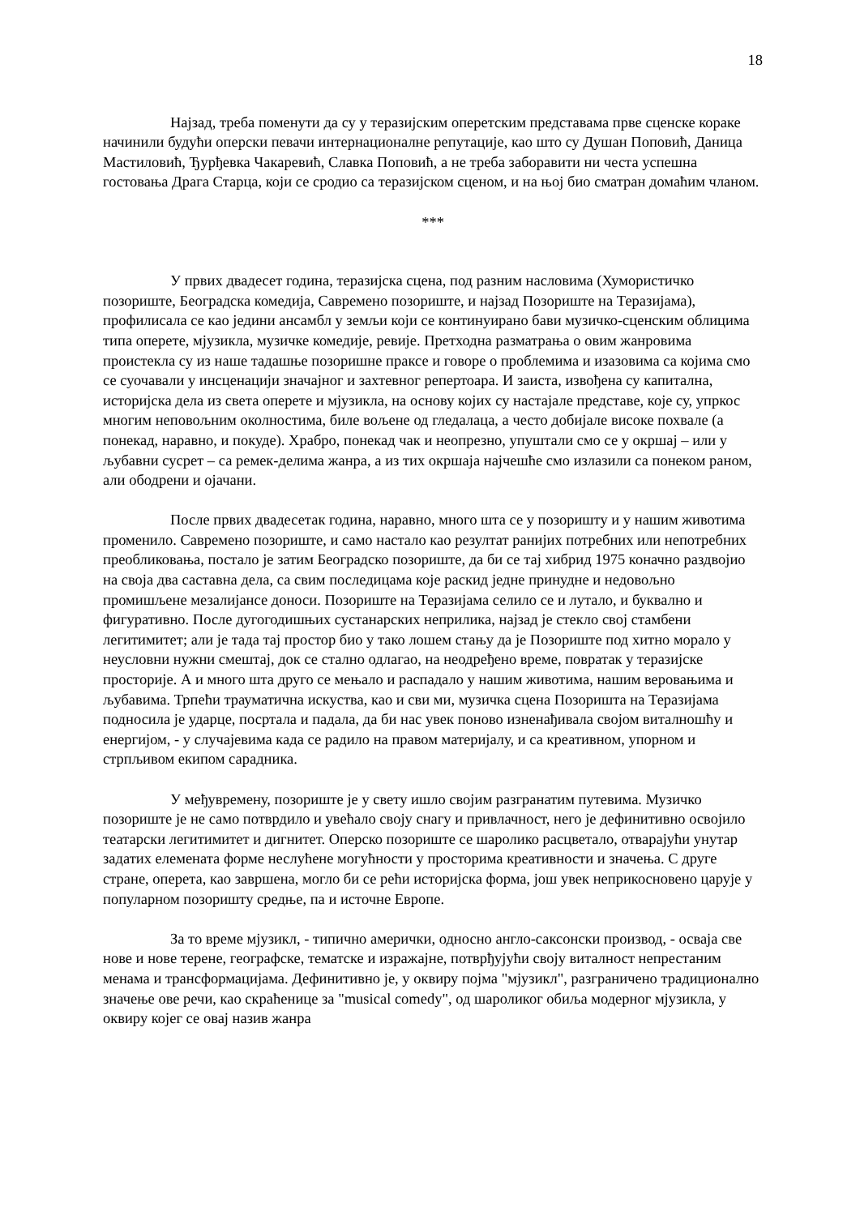18
Најзад, треба поменути да су у теразијским оперетским представама прве сценске кораке начинили будући оперски певачи интернационалне репутације, као што су Душан Поповић, Даница Мастиловић, Ђурђевка Чакаревић, Славка Поповић, а не треба заборавити ни честа успешна гостовања Драга Старца, који се сродио са теразијском сценом, и на њој био сматран домаћим чланом.
***
У првих двадесет година, теразијска сцена, под разним насловима (Хумористичко позориште, Београдска комедија, Савремено позориште, и најзад Позориште на Теразијама), профилисала се као једини ансамбл у земљи који се континуирано бави музичко-сценским облицима типа оперете, мјузикла, музичке комедије, ревије. Претходна разматрања о овим жанровима проистекла су из наше тадашње позоришне праксе и говоре о проблемима и изазовима са којима смо се суочавали у инсценацији значајног и захтевног репертоара. И заиста, извођена су капитална, историјска дела из света оперете и мјузикла, на основу којих су настајале представе, које су, упркос многим неповољним околностима, биле вољене од гледалаца, а често добијале високе похвале (а понекад, наравно, и покуде). Храбро, понекад чак и неопрезно, упуштали смо се у окршај – или у љубавни сусрет – са ремек-делима жанра, а из тих окршаја најчешће смо излазили са понеком раном, али ободрени и ојачани.
После првих двадесетак година, наравно, много шта се у позоришту и у нашим животима променило. Савремено позориште, и само настало као резултат ранијих потребних или непотребних преобликовања, постало је затим Београдско позориште, да би се тај хибрид 1975 коначно раздвојио на своја два саставна дела, са свим последицама које раскид једне принудне и недовољно промишљене мезалијансе доноси. Позориште на Теразијама селило се и лутало, и буквално и фигуративно. После дугогодишњих сустанарских неприлика, најзад је стекло свој стамбени легитимитет; али је тада тај простор био у тако лошем стању да је Позориште под хитно морало у неусловни нужни смештај, док се стално одлагао, на неодређено време, повратак у теразијске просторије. А и много шта друго се мењало и распадало у нашим животима, нашим веровањима и љубавима. Трпећи трауматична искуства, као и сви ми, музичка сцена Позоришта на Теразијама подносила је ударце, посртала и падала, да би нас увек поново изненађивала својом виталношћу и енергијом, - у случајевима када се радило на правом материјалу, и са креативном, упорном и стрпљивом екипом сарадника.
У међувремену, позориште је у свету ишло својим разгранатим путевима. Музичко позориште је не само потврдило и увећало своју снагу и привлачност, него је дефинитивно освојило театарски легитимитет и дигнитет. Оперско позориште се шаролико расцветало, отварајући унутар задатих елемената форме неслућене могућности у просторима креативности и значења. С друге стране, оперета, као завршена, могло би се рећи историјска форма, још увек неприкосновено царује у популарном позоришту средње, па и источне Европе.
За то време мјузикл, - типично амерички, односно англо-саксонски производ, - осваја све нове и нове терене, географске, тематске и изражајне, потврђујући своју виталност непрестаним менама и трансформацијама. Дефинитивно је, у оквиру појма "мјузикл", разграничено традиционално значење ове речи, као скраћенице за "musical comedy", од шароликог обиља модерног мјузикла, у оквиру којег се овај назив жанра